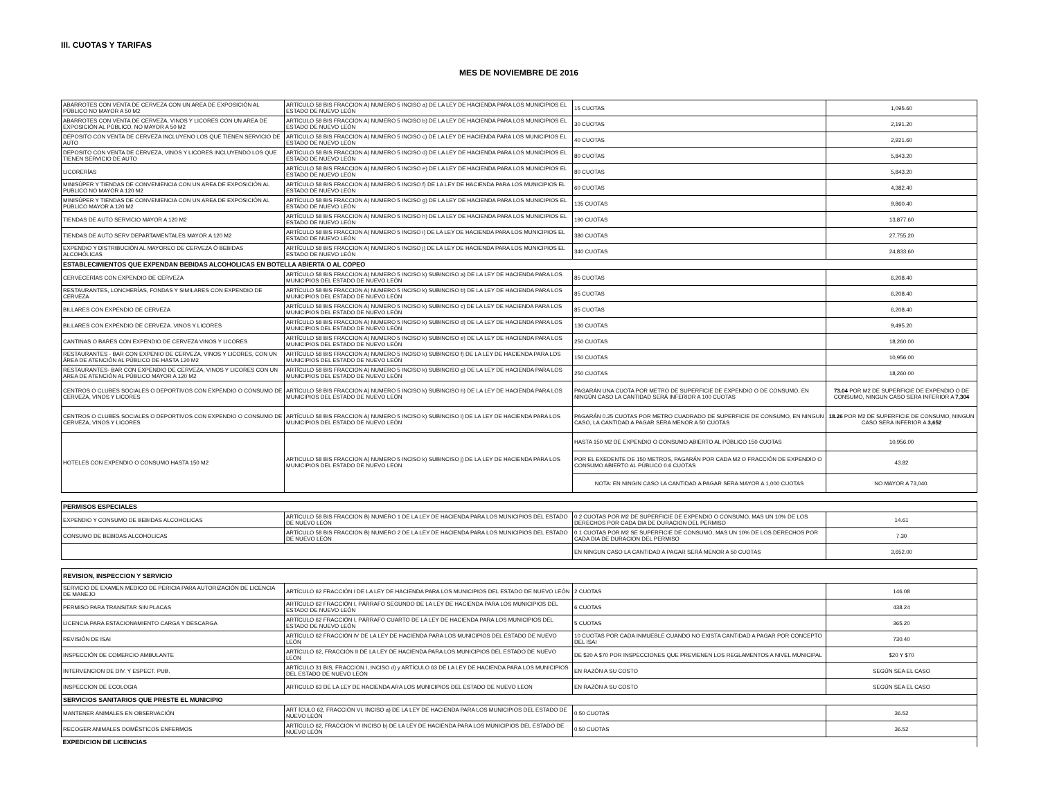III. CUOTAS Y TARIFAS
MES DE NOVIEMBRE DE 2016
| ABARROTES CON VENTA DE CERVEZA CON UN AREA DE EXPOSICIÓN AL PÚBLICO NO MAYOR A 50 M2 | ARTÍCULO 58 BIS FRACCION A) NUMERO 5 INCISO a) DE LA LEY DE HACIENDA PARA LOS MUNICIPIOS EL ESTADO DE NUEVO LEÓN | 15 CUOTAS | 1,095.60 |
| ABARROTES CON VENTA DE CERVEZA, VINOS Y LICORES CON UN AREA DE EXPOSICIÓN AL PÚBLICO, NO MAYOR A 50 M2 | ARTÍCULO 58 BIS FRACCION A) NUMERO 5 INCISO b) DE LA LEY DE HACIENDA PARA LOS MUNICIPIOS EL ESTADO DE NUEVO LEÓN | 30 CUOTAS | 2,191.20 |
| DEPOSITO CON VENTA DE CERVEZA INCLUYENO LOS QUE TIENEN SERVICIO DE AUTO | ARTÍCULO 58 BIS FRACCION A) NUMERO 5 INCISO c) DE LA LEY DE HACIENDA PARA LOS MUNICIPIOS EL ESTADO DE NUEVO LEÓN | 40 CUOTAS | 2,921.60 |
| DEPOSITO CON VENTA DE CERVEZA, VINOS Y LICORES INCLUYENDO LOS QUE TIENEN SERVICIO DE AUTO | ARTÍCULO 58 BIS FRACCION A) NUMERO 5 INCISO d) DE LA LEY DE HACIENDA PARA LOS MUNICIPIOS EL ESTADO DE NUEVO LEÓN | 80 CUOTAS | 5,843.20 |
| LICORERÍAS | ARTÍCULO 58 BIS FRACCION A) NUMERO 5 INCISO e) DE LA LEY DE HACIENDA PARA LOS MUNICIPIOS EL ESTADO DE NUEVO LEÓN | 80 CUOTAS | 5,843.20 |
| MINISÚPER Y TIENDAS DE CONVENIENCIA CON UN AREA DE EXPOSICIÓN AL PUBLICO NO MAYOR A 120 M2 | ARTÍCULO 58 BIS FRACCION A) NUMERO 5 INCISO f) DE LA LEY DE HACIENDA PARA LOS MUNICIPIOS EL ESTADO DE NUEVO LEÓN | 60 CUOTAS | 4,382.40 |
| MINISÚPER Y TIENDAS DE CONVENIENCIA CON UN AREA DE EXPOSICIÓN AL PÚBLICO MAYOR A 120 M2 | ARTÍCULO 58 BIS FRACCION A) NUMERO 5 INCISO g) DE LA LEY DE HACIENDA PARA LOS MUNICIPIOS EL ESTADO DE NUEVO LEÓN | 135 CUOTAS | 9,860.40 |
| TIENDAS DE AUTO SERVICIO MAYOR A 120 M2 | ARTÍCULO 58 BIS FRACCION A) NUMERO 5 INCISO h) DE LA LEY DE HACIENDA PARA LOS MUNICIPIOS EL ESTADO DE NUEVO LEÓN | 190 CUOTAS | 13,877.60 |
| TIENDAS DE AUTO SERV DEPARTAMENTALES MAYOR A 120 M2 | ARTÍCULO 58 BIS FRACCION A) NUMERO 5 INCISO i) DE LA LEY DE HACIENDA PARA LOS MUNICIPIOS EL ESTADO DE NUEVO LEÓN | 380 CUOTAS | 27,755.20 |
| EXPENDIO Y DISTRIBUCIÓN AL MAYOREO DE CERVEZA Ó BEBIDAS ALCOHÓLICAS | ARTÍCULO 58 BIS FRACCION A) NUMERO 5 INCISO j) DE LA LEY DE HACIENDA PARA LOS MUNICIPIOS EL ESTADO DE NUEVO LEÓN | 340 CUOTAS | 24,833.60 |
| ESTABLECIMIENTOS QUE EXPENDAN BEBIDAS ALCOHOLICAS EN BOTELLA ABIERTA O AL COPEO | | | |
| CERVECERÍAS CON EXPENDIO DE CERVEZA | ARTÍCULO 58 BIS FRACCION A) NUMERO 5 INCISO k) SUBINCISO a) DE LA LEY DE HACIENDA PARA LOS MUNICIPIOS DEL ESTADO DE NUEVO LEÓN | 85 CUOTAS | 6,208.40 |
| RESTAURANTES, LONCHERÍAS, FONDAS Y SIMILARES CON EXPENDIO DE CERVEZA | ARTÍCULO 58 BIS FRACCION A) NUMERO 5 INCISO k) SUBINCISO b) DE LA LEY DE HACIENDA PARA LOS MUNICIPIOS DEL ESTADO DE NUEVO LEÓN | 85 CUOTAS | 6,208.40 |
| BILLARES CON EXPENDIO DE CERVEZA | ARTÍCULO 58 BIS FRACCION A) NUMERO 5 INCISO k) SUBINCISO c) DE LA LEY DE HACIENDA PARA LOS MUNICIPIOS DEL ESTADO DE NUEVO LEÓN | 85 CUOTAS | 6,208.40 |
| BILLARES CON EXPENDIO DE CERVEZA. VINOS Y LICORES | ARTÍCULO 58 BIS FRACCION A) NUMERO 5 INCISO k) SUBINCISO d) DE LA LEY DE HACIENDA PARA LOS MUNICIPIOS DEL ESTADO DE NUEVO LEÓN | 130 CUOTAS | 9,495.20 |
| CANTINAS O BARES CON EXPENDIO DE CERVEZA VINOS Y LICORES | ARTÍCULO 58 BIS FRACCION A) NUMERO 5 INCISO k) SUBINCISO e) DE LA LEY DE HACIENDA PARA LOS MUNICIPIOS DEL ESTADO DE NUEVO LEÓN | 250 CUOTAS | 18,260.00 |
| RESTAURANTES - BAR CON EXPENIO DE CERVEZA, VINOS Y LICORES, CON UN ÁREA DE ATENCIÓN AL PÚBLICO DE HASTA 120 M2 | ARTÍCULO 58 BIS FRACCION A) NUMERO 5 INCISO k) SUBINCISO f) DE LA LEY DE HACIENDA PARA LOS MUNICIPIOS DEL ESTADO DE NUEVO LEÓN | 150 CUOTAS | 10,956.00 |
| RESTAURANTES- BAR CON EXPENDIO DE CERVEZA, VINOS Y LICORES CON UN AREA DE ATENCIÓN AL PÚBLICO MAYOR A 120 M2 | ARTÍCULO 58 BIS FRACCION A) NUMERO 5 INCISO k) SUBINCISO g) DE LA LEY DE HACIENDA PARA LOS MUNICIPIOS DEL ESTADO DE NUEVO LEÓN | 250 CUOTAS | 18,260.00 |
| CENTROS O CLUBES SOCIALES O DEPORTIVOS CON EXPENDIO O CONSUMO DE CERVEZA, VINOS Y LICORES | ARTÍCULO 58 BIS FRACCION A) NUMERO 5 INCISO k) SUBINCISO h) DE LA LEY DE HACIENDA PARA LOS MUNICIPIOS DEL ESTADO DE NUEVO LEÓN | PAGARÁN UNA CUOTA POR METRO DE SUPERFICIE DE EXPENDIO O DE CONSUMO, EN NINGÚN CASO LA CANTIDAD SERÁ INFERIOR A 100 CUOTAS | 73.04 POR M2 DE SUPERFICIE DE EXPENDIO O DE CONSUMO, NINGUN CASO SERA INFERIOR A 7,304 |
| CENTROS O CLUBES SOCIALES O DEPORTIVOS CON EXPENDIO O CONSUMO DE CERVEZA, VINOS Y LICORES | ARTÍCULO 58 BIS FRACCION A) NUMERO 5 INCISO k) SUBINCISO i) DE LA LEY DE HACIENDA PARA LOS MUNICIPIOS DEL ESTADO DE NUEVO LEÓN | PAGARÁN 0.25 CUOTAS POR METRO CUADRADO DE SUPERFICIE DE CONSUMO, EN NINGUN CASO, LA CANTIDAD A PAGAR SERA MENOR A 50 CUOTAS | 18.26 POR M2 DE SUPERFICIE DE CONSUMO, NINGUN CASO SERA INFERIOR A 3,652 |
| HOTELES CON EXPENDIO O CONSUMO HASTA 150 M2 | ARTICULO 58 BIS FRACCION A) NUMERO 5 INCISO k) SUBINCISO j) DE LA LEY DE HACIENDA PARA LOS MUNICIPIOS DEL ESTADO DE NUEVO LEON | HASTA 150 M2 DE EXPENDIO O CONSUMO ABIERTO AL PÚBLICO 150 CUOTAS | 10,956.00 |
| | | POR EL EXEDENTE DE 150 METROS, PAGARÁN POR CADA M2 O FRACCIÓN DE EXPENDIO O CONSUMO ABIERTO AL PÚBLICO 0.6 CUOTAS | 43.82 |
| | | NOTA: EN NINGIN CASO LA CANTIDAD A PAGAR SERA MAYOR A 1,000 CUOTAS | NO MAYOR A 73,040. |
| PERMISOS ESPECIALES | | | |
| EXPENDIO Y CONSUMO DE BEBIDAS ALCOHOLICAS | ARTÍCULO 58 BIS FRACCION B) NUMERO 1 DE LA LEY DE HACIENDA PARA LOS MUNICIPIOS DEL ESTADO DE NUEVO LEÓN | 0.2 CUOTAS POR M2 DE SUPERFICIE DE EXPENDIO O CONSUMO, MAS UN 10% DE LOS DERECHOS POR CADA DIA DE DURACION DEL PERMISO | 14.61 |
| CONSUMO DE BEBIDAS ALCOHOLICAS | ARTÍCULO 58 BIS FRACCION B) NUMERO 2 DE LA LEY DE HACIENDA PARA LOS MUNICIPIOS DEL ESTADO DE NUEVO LEÓN | 0.1 CUOTAS POR M2 SE SUPERFICIE DE CONSUMO, MAS UN 10% DE LOS DERECHOS POR CADA DIA DE DURACION DEL PERMISO | 7.30 |
| | | EN NINGUN CASO LA CANTIDAD A PAGAR SERÁ MENOR A 50 CUOTAS | 3,652.00 |
| REVISION, INSPECCION Y SERVICIO | | | |
| SERVICIO DE EXAMEN MEDICO DE PERICIA PARA AUTORIZACIÓN DE LICENCIA DE MANEJO | ARTÍCULO 62 FRACCIÓN I DE LA LEY DE HACIENDA PARA LOS MUNICIPIOS DEL ESTADO DE NUEVO LEÓN | 2 CUOTAS | 146.08 |
| PERMISO PARA TRANSITAR SIN PLACAS | ARTÍCULO 62 FRACCIÓN I, PÁRRAFO SEGUNDO DE LA LEY DE HACIENDA PARA LOS MUNICIPIOS DEL ESTADO DE NUEVO LEÓN | 6 CUOTAS | 438.24 |
| LICENCIA PARA ESTACIONAMIENTO CARGA Y DESCARGA | ARTÍCULO 62 FRACCIÓN I, PÁRRAFO CUARTO DE LA LEY DE HACIENDA PARA LOS MUNICIPIOS DEL ESTADO DE NUEVO LEÓN | 5 CUOTAS | 365.20 |
| REVISIÓN DE ISAI | ARTÍCULO 62 FRACCIÓN IV DE LA LEY DE HACIENDA PARA LOS MUNICIPIOS DEL ESTADO DE NUEVO LEÓN | 10 CUOTAS POR CADA INMUEBLE CUANDO NO EXISTA CANTIDAD A PAGAR POR CONCEPTO DEL ISAI | 730.40 |
| INSPECCIÓN DE COMERCIO AMBULANTE | ARTÍCULO 62, FRACCIÓN II DE LA LEY DE HACIENDA PARA LOS MUNICIPIOS DEL ESTADO DE NUEVO LEÓN | DE $20 A $70 POR INSPECCIONES QUE PREVIENEN LOS REGLAMENTOS A NIVEL MUNICIPAL | $20 Y $70 |
| INTERVENCION DE DIV. Y ESPECT. PUB. | ARTÍCULO 31 BIS, FRACCION I, INCISO d) y ARTÍCULO 63 DE LA LEY DE HACIENDA PARA LOS MUNICIPIOS DEL ESTADO DE NUEVO LEÓN | EN RAZÓN A SU COSTO | SEGÚN SEA EL CASO |
| INSPECCION DE ECOLOGIA | ARTICULO 63 DE LA LEY DE HACIENDA ARA LOS MUNICIPIOS DEL ESTADO DE NUEVO LEON | EN RAZÓN A SU COSTO | SEGÚN SEA EL CASO |
| SERVICIOS SANITARIOS QUE PRESTE EL MUNICIPIO | | | |
| MANTENER ANIMALES EN OBSERVACIÓN | ART ÍCULO 62, FRACCIÓN VI, INCISO a) DE LA LEY DE HACIENDA PARA LOS MUNICIPIOS DEL ESTADO DE NUEVO LEÓN | 0.50 CUOTAS | 36.52 |
| RECOGER ANIMALES DOMÉSTICOS ENFERMOS | ARTÍCULO 62, FRACCIÓN VI INCISO b) DE LA LEY DE HACIENDA PARA LOS MUNICIPIOS DEL ESTADO DE NUEVO LEÓN | 0.50 CUOTAS | 36.52 |
| EXPEDICION DE LICENCIAS | | | |